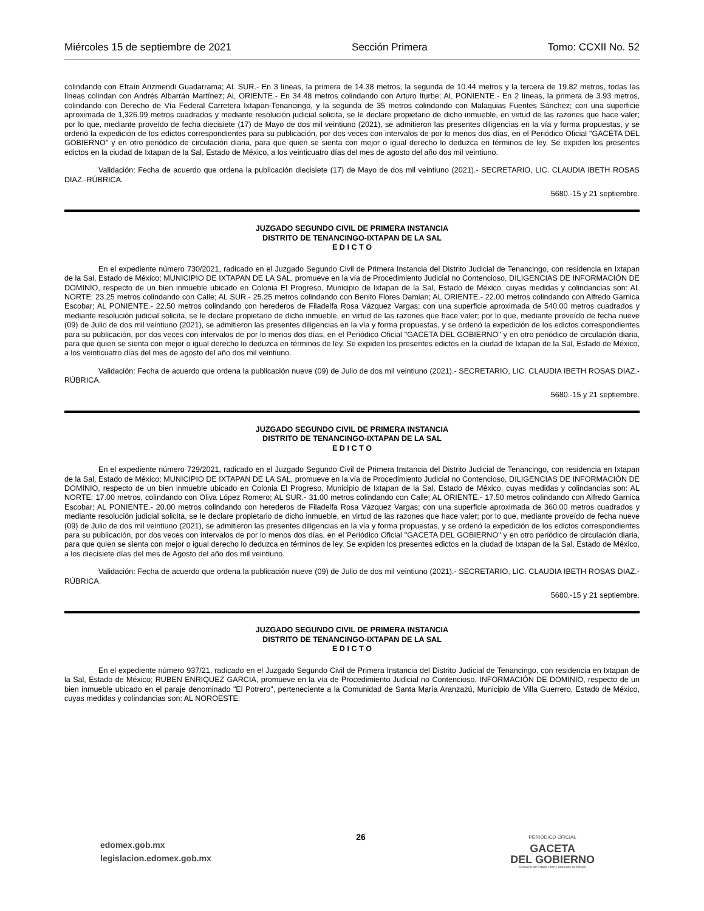Miércoles 15 de septiembre de 2021 Sección Primera Tomo: CCXII No. 52
colindando con Efraín Arizmendi Guadarrama; AL SUR.- En 3 líneas, la primera de 14.38 metros, la segunda de 10.44 metros y la tercera de 19.82 metros, todas las líneas colindan con Andrés Albarrán Martínez; AL ORIENTE.- En 34.48 metros colindando con Arturo Iturbe; AL PONIENTE.- En 2 líneas, la primera de 3.93 metros, colindando con Derecho de Vía Federal Carretera Ixtapan-Tenancingo, y la segunda de 35 metros colindando con Malaquias Fuentes Sánchez; con una superficie aproximada de 1,326.99 metros cuadrados y mediante resolución judicial solicita, se le declare propietario de dicho inmueble, en virtud de las razones que hace valer; por lo que, mediante proveído de fecha diecisiete (17) de Mayo de dos mil veintiuno (2021), se admitieron las presentes diligencias en la vía y forma propuestas, y se ordenó la expedición de los edictos correspondientes para su publicación, por dos veces con intervalos de por lo menos dos días, en el Periódico Oficial "GACETA DEL GOBIERNO" y en otro periódico de circulación diaria, para que quien se sienta con mejor o igual derecho lo deduzca en términos de ley. Se expiden los presentes edictos en la ciudad de Ixtapan de la Sal, Estado de México, a los veinticuatro días del mes de agosto del año dos mil veintiuno.
Validación: Fecha de acuerdo que ordena la publicación diecisiete (17) de Mayo de dos mil veintiuno (2021).- SECRETARIO, LIC. CLAUDIA IBETH ROSAS DIAZ.-RÚBRICA.
5680.-15 y 21 septiembre.
JUZGADO SEGUNDO CIVIL DE PRIMERA INSTANCIA
DISTRITO DE TENANCINGO-IXTAPAN DE LA SAL
E D I C T O
En el expediente número 730/2021, radicado en el Juzgado Segundo Civil de Primera Instancia del Distrito Judicial de Tenancingo, con residencia en Ixtapan de la Sal, Estado de México; MUNICIPIO DE IXTAPAN DE LA SAL, promueve en la vía de Procedimiento Judicial no Contencioso, DILIGENCIAS DE INFORMACIÓN DE DOMINIO, respecto de un bien inmueble ubicado en Colonia El Progreso, Municipio de Ixtapan de la Sal, Estado de México, cuyas medidas y colindancias son: AL NORTE: 23.25 metros colindando con Calle; AL SUR.- 25.25 metros colindando con Benito Flores Damian; AL ORIENTE.- 22.00 metros colindando con Alfredo Garnica Escobar; AL PONIENTE.- 22.50 metros colindando con herederos de Filadelfa Rosa Vázquez Vargas; con una superficie aproximada de 540.00 metros cuadrados y mediante resolución judicial solicita, se le declare propietario de dicho inmueble, en virtud de las razones que hace valer; por lo que, mediante proveído de fecha nueve (09) de Julio de dos mil veintiuno (2021), se admitieron las presentes diligencias en la vía y forma propuestas, y se ordenó la expedición de los edictos correspondientes para su publicación, por dos veces con intervalos de por lo menos dos días, en el Periódico Oficial "GACETA DEL GOBIERNO" y en otro periódico de circulación diaria, para que quien se sienta con mejor o igual derecho lo deduzca en términos de ley. Se expiden los presentes edictos en la ciudad de Ixtapan de la Sal, Estado de México, a los veinticuatro días del mes de agosto del año dos mil veintiuno.
Validación: Fecha de acuerdo que ordena la publicación nueve (09) de Julio de dos mil veintiuno (2021).- SECRETARIO, LIC. CLAUDIA IBETH ROSAS DIAZ.-RÚBRICA.
5680.-15 y 21 septiembre.
JUZGADO SEGUNDO CIVIL DE PRIMERA INSTANCIA
DISTRITO DE TENANCINGO-IXTAPAN DE LA SAL
E D I C T O
En el expediente número 729/2021, radicado en el Juzgado Segundo Civil de Primera Instancia del Distrito Judicial de Tenancingo, con residencia en Ixtapan de la Sal, Estado de México; MUNICIPIO DE IXTAPAN DE LA SAL, promueve en la vía de Procedimiento Judicial no Contencioso, DILIGENCIAS DE INFORMACIÓN DE DOMINIO, respecto de un bien inmueble ubicado en Colonia El Progreso, Municipio de Ixtapan de la Sal, Estado de México, cuyas medidas y colindancias son: AL NORTE: 17.00 metros, colindando con Oliva López Romero; AL SUR.- 31.00 metros colindando con Calle; AL ORIENTE.- 17.50 metros colindando con Alfredo Garnica Escobar; AL PONIENTE.- 20.00 metros colindando con herederos de Filadelfa Rosa Vázquez Vargas; con una superficie aproximada de 360.00 metros cuadrados y mediante resolución judicial solicita, se le declare propietario de dicho inmueble, en virtud de las razones que hace valer; por lo que, mediante proveído de fecha nueve (09) de Julio de dos mil veintiuno (2021), se admitieron las presentes diligencias en la vía y forma propuestas, y se ordenó la expedición de los edictos correspondientes para su publicación, por dos veces con intervalos de por lo menos dos días, en el Periódico Oficial "GACETA DEL GOBIERNO" y en otro periódico de circulación diaria, para que quien se sienta con mejor o igual derecho lo deduzca en términos de ley. Se expiden los presentes edictos en la ciudad de Ixtapan de la Sal, Estado de México, a los diecisiete días del mes de Agosto del año dos mil veintiuno.
Validación: Fecha de acuerdo que ordena la publicación nueve (09) de Julio de dos mil veintiuno (2021).- SECRETARIO, LIC. CLAUDIA IBETH ROSAS DIAZ.-RÚBRICA.
5680.-15 y 21 septiembre.
JUZGADO SEGUNDO CIVIL DE PRIMERA INSTANCIA
DISTRITO DE TENANCINGO-IXTAPAN DE LA SAL
E D I C T O
En el expediente número 937/21, radicado en el Juzgado Segundo Civil de Primera Instancia del Distrito Judicial de Tenancingo, con residencia en Ixtapan de la Sal, Estado de México; RUBEN ENRIQUEZ GARCIA, promueve en la vía de Procedimiento Judicial no Contencioso, INFORMACIÓN DE DOMINIO, respecto de un bien inmueble ubicado en el paraje denominado "El Potrero", perteneciente a la Comunidad de Santa María Aranzazú, Municipio de Villa Guerrero, Estado de México, cuyas medidas y colindancias son: AL NOROESTE:
edomex.gob.mx
legislacion.edomex.gob.mx
26
PERIÓDICO OFICIAL
GACETA
DEL GOBIERNO
Gobierno del Estado Libre y Soberano de México